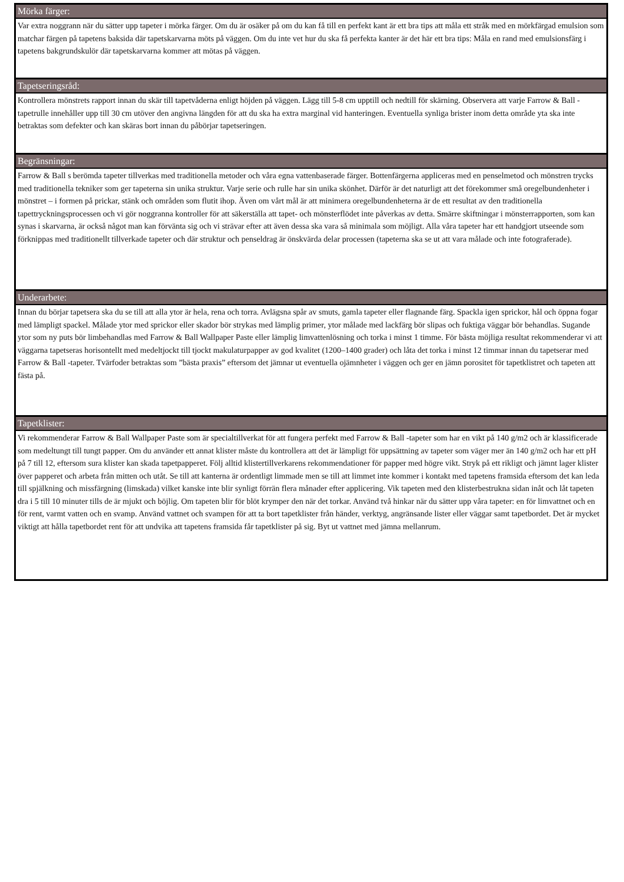Mörka färger:
Var extra noggrann när du sätter upp tapeter i mörka färger. Om du är osäker på om du kan få till en perfekt kant är ett bra tips att måla ett stråk med en mörkfärgad emulsion som matchar färgen på tapetens baksida där tapetskarvarna möts på väggen. Om du inte vet hur du ska få perfekta kanter är det här ett bra tips: Måla en rand med emulsionsfärg i tapetens bakgrundskulör där tapetskarvarna kommer att mötas på väggen.
Tapetseringsråd:
Kontrollera mönstrets rapport innan du skär till tapetvåderna enligt höjden på väggen. Lägg till 5-8 cm upptill och nedtill för skärning. Observera att varje Farrow & Ball -tapetrulle innehåller upp till 30 cm utöver den angivna längden för att du ska ha extra marginal vid hanteringen. Eventuella synliga brister inom detta område yta ska inte betraktas som defekter och kan skäras bort innan du påbörjar tapetseringen.
Begränsningar:
Farrow & Ball s berömda tapeter tillverkas med traditionella metoder och våra egna vattenbaserade färger. Bottenfärgerna appliceras med en penselmetod och mönstren trycks med traditionella tekniker som ger tapeterna sin unika struktur. Varje serie och rulle har sin unika skönhet. Därför är det naturligt att det förekommer små oregelbundenheter i mönstret – i formen på prickar, stänk och områden som flutit ihop. Även om vårt mål är att minimera oregelbundenheterna är de ett resultat av den traditionella tapettryckningsprocessen och vi gör noggranna kontroller för att säkerställa att tapet- och mönsterflödet inte påverkas av detta. Smärre skiftningar i mönsterrapporten, som kan synas i skarvarna, är också något man kan förvänta sig och vi strävar efter att även dessa ska vara så minimala som möjligt. Alla våra tapeter har ett handgjort utseende som förknippas med traditionellt tillverkade tapeter och där struktur och penseldrag är önskvärda delar processen (tapeterna ska se ut att vara målade och inte fotograferade).
Underarbete:
Innan du börjar tapetsera ska du se till att alla ytor är hela, rena och torra. Avlägsna spår av smuts, gamla tapeter eller flagnande färg. Spackla igen sprickor, hål och öppna fogar med lämpligt spackel. Målade ytor med sprickor eller skador bör strykas med lämplig primer, ytor målade med lackfärg bör slipas och fuktiga väggar bör behandlas. Sugande ytor som ny puts bör limbehandlas med Farrow & Ball Wallpaper Paste eller lämplig limvattenlösning och torka i minst 1 timme. För bästa möjliga resultat rekommenderar vi att väggarna tapetseras horisontellt med medeltjockt till tjockt makulaturpapper av god kvalitet (1200–1400 grader) och låta det torka i minst 12 timmar innan du tapetserar med Farrow & Ball -tapeter. Tvärfoder betraktas som ”bästa praxis” eftersom det jämnar ut eventuella ojämnheter i väggen och ger en jämn porositet för tapetklistret och tapeten att fästa på.
Tapetklister:
Vi rekommenderar Farrow & Ball Wallpaper Paste som är specialtillverkat för att fungera perfekt med Farrow & Ball -tapeter som har en vikt på 140 g/m2 och är klassificerade som medeltungt till tungt papper. Om du använder ett annat klister måste du kontrollera att det är lämpligt för uppsättning av tapeter som väger mer än 140 g/m2 och har ett pH på 7 till 12, eftersom sura klister kan skada tapetpapperet. Följ alltid klistertillverkarens rekommendationer för papper med högre vikt. Stryk på ett rikligt och jämnt lager klister över papperet och arbeta från mitten och utåt. Se till att kanterna är ordentligt limmade men se till att limmet inte kommer i kontakt med tapetens framsida eftersom det kan leda till spjälkning och missfärgning (limskada) vilket kanske inte blir synligt förrän flera månader efter applicering. Vik tapeten med den klisterbestrukna sidan inåt och låt tapeten dra i 5 till 10 minuter tills de är mjukt och böjlig. Om tapeten blir för blöt krymper den när det torkar. Använd två hinkar när du sätter upp våra tapeter: en för limvattnet och en för rent, varmt vatten och en svamp. Använd vattnet och svampen för att ta bort tapetklister från händer, verktyg, angränsande lister eller väggar samt tapetbordet. Det är mycket viktigt att hålla tapetbordet rent för att undvika att tapetens framsida får tapetklister på sig. Byt ut vattnet med jämna mellanrum.